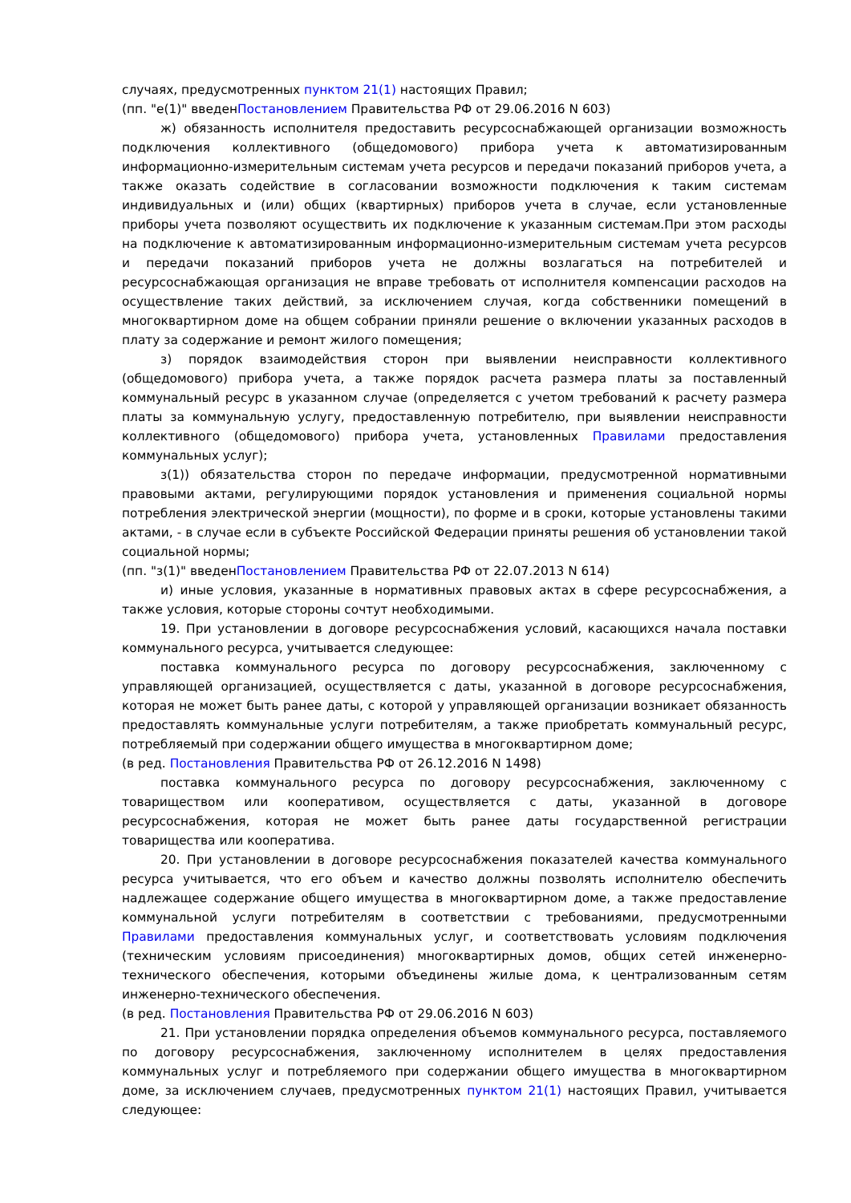случаях, предусмотренных пунктом 21(1) настоящих Правил;
(пп. "е(1)" введенПостановлением Правительства РФ от 29.06.2016 N 603)
ж) обязанность исполнителя предоставить ресурсоснабжающей организации возможность подключения коллективного (общедомового) прибора учета к автоматизированным информационно-измерительным системам учета ресурсов и передачи показаний приборов учета, а также оказать содействие в согласовании возможности подключения к таким системам индивидуальных и (или) общих (квартирных) приборов учета в случае, если установленные приборы учета позволяют осуществить их подключение к указанным системам.При этом расходы на подключение к автоматизированным информационно-измерительным системам учета ресурсов и передачи показаний приборов учета не должны возлагаться на потребителей и ресурсоснабжающая организация не вправе требовать от исполнителя компенсации расходов на осуществление таких действий, за исключением случая, когда собственники помещений в многоквартирном доме на общем собрании приняли решение о включении указанных расходов в плату за содержание и ремонт жилого помещения;
з) порядок взаимодействия сторон при выявлении неисправности коллективного (общедомового) прибора учета, а также порядок расчета размера платы за поставленный коммунальный ресурс в указанном случае (определяется с учетом требований к расчету размера платы за коммунальную услугу, предоставленную потребителю, при выявлении неисправности коллективного (общедомового) прибора учета, установленных Правилами предоставления коммунальных услуг);
з(1)) обязательства сторон по передаче информации, предусмотренной нормативными правовыми актами, регулирующими порядок установления и применения социальной нормы потребления электрической энергии (мощности), по форме и в сроки, которые установлены такими актами, - в случае если в субъекте Российской Федерации приняты решения об установлении такой социальной нормы;
(пп. "з(1)" введенПостановлением Правительства РФ от 22.07.2013 N 614)
и) иные условия, указанные в нормативных правовых актах в сфере ресурсоснабжения, а также условия, которые стороны сочтут необходимыми.
19. При установлении в договоре ресурсоснабжения условий, касающихся начала поставки коммунального ресурса, учитывается следующее:
поставка коммунального ресурса по договору ресурсоснабжения, заключенному с управляющей организацией, осуществляется с даты, указанной в договоре ресурсоснабжения, которая не может быть ранее даты, с которой у управляющей организации возникает обязанность предоставлять коммунальные услуги потребителям, а также приобретать коммунальный ресурс, потребляемый при содержании общего имущества в многоквартирном доме;
(в ред. Постановления Правительства РФ от 26.12.2016 N 1498)
поставка коммунального ресурса по договору ресурсоснабжения, заключенному с товариществом или кооперативом, осуществляется с даты, указанной в договоре ресурсоснабжения, которая не может быть ранее даты государственной регистрации товарищества или кооператива.
20. При установлении в договоре ресурсоснабжения показателей качества коммунального ресурса учитывается, что его объем и качество должны позволять исполнителю обеспечить надлежащее содержание общего имущества в многоквартирном доме, а также предоставление коммунальной услуги потребителям в соответствии с требованиями, предусмотренными Правилами предоставления коммунальных услуг, и соответствовать условиям подключения (техническим условиям присоединения) многоквартирных домов, общих сетей инженерно-технического обеспечения, которыми объединены жилые дома, к централизованным сетям инженерно-технического обеспечения.
(в ред. Постановления Правительства РФ от 29.06.2016 N 603)
21. При установлении порядка определения объемов коммунального ресурса, поставляемого по договору ресурсоснабжения, заключенному исполнителем в целях предоставления коммунальных услуг и потребляемого при содержании общего имущества в многоквартирном доме, за исключением случаев, предусмотренных пунктом 21(1) настоящих Правил, учитывается следующее: